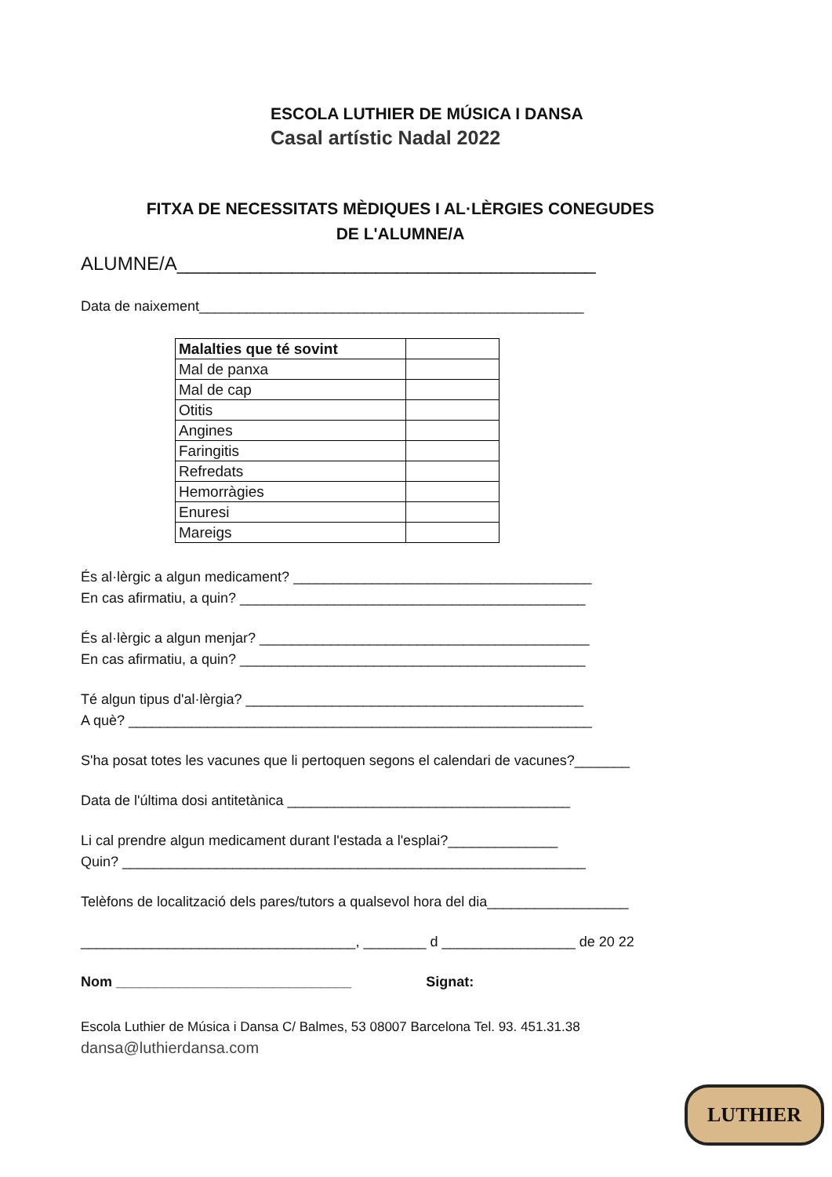ESCOLA LUTHIER DE MÚSICA I DANSA
Casal artístic Nadal 2022
FITXA DE NECESSITATS MÈDIQUES I AL·LÈRGIES CONEGUDES
DE L'ALUMNE/A
ALUMNE/A________________________________________
Data de naixement_________________________________________________
| Malalties que té sovint | |
| Mal de panxa | |
| Mal de cap | |
| Otitis | |
| Angines | |
| Faringitis | |
| Refredats | |
| Hemorràgies | |
| Enuresi | |
| Mareigs | |
És al·lèrgic a algun medicament? ______________________________________
En cas afirmatiu, a quin? ____________________________________________
És al·lèrgic a algun menjar? __________________________________________
En cas afirmatiu, a quin? ____________________________________________
Té algun tipus d'al·lèrgia? ___________________________________________
A què? ___________________________________________________________
S'ha posat totes les vacunes que li pertoquen segons el calendari de vacunes?_______
Data de l'última dosi antitetànica ____________________________________
Li cal prendre algun medicament durant l'estada a l'esplai?______________
Quin? ___________________________________________________________
Telèfons de localització dels pares/tutors a qualsevol hora del dia__________________
___________________________________, ________ d _________________ de 20 22
Nom ______________________________ Signat:
Escola Luthier de Música i Dansa C/ Balmes, 53 08007 Barcelona Tel. 93. 451.31.38
dansa@luthierdansa.com
LUTHIER